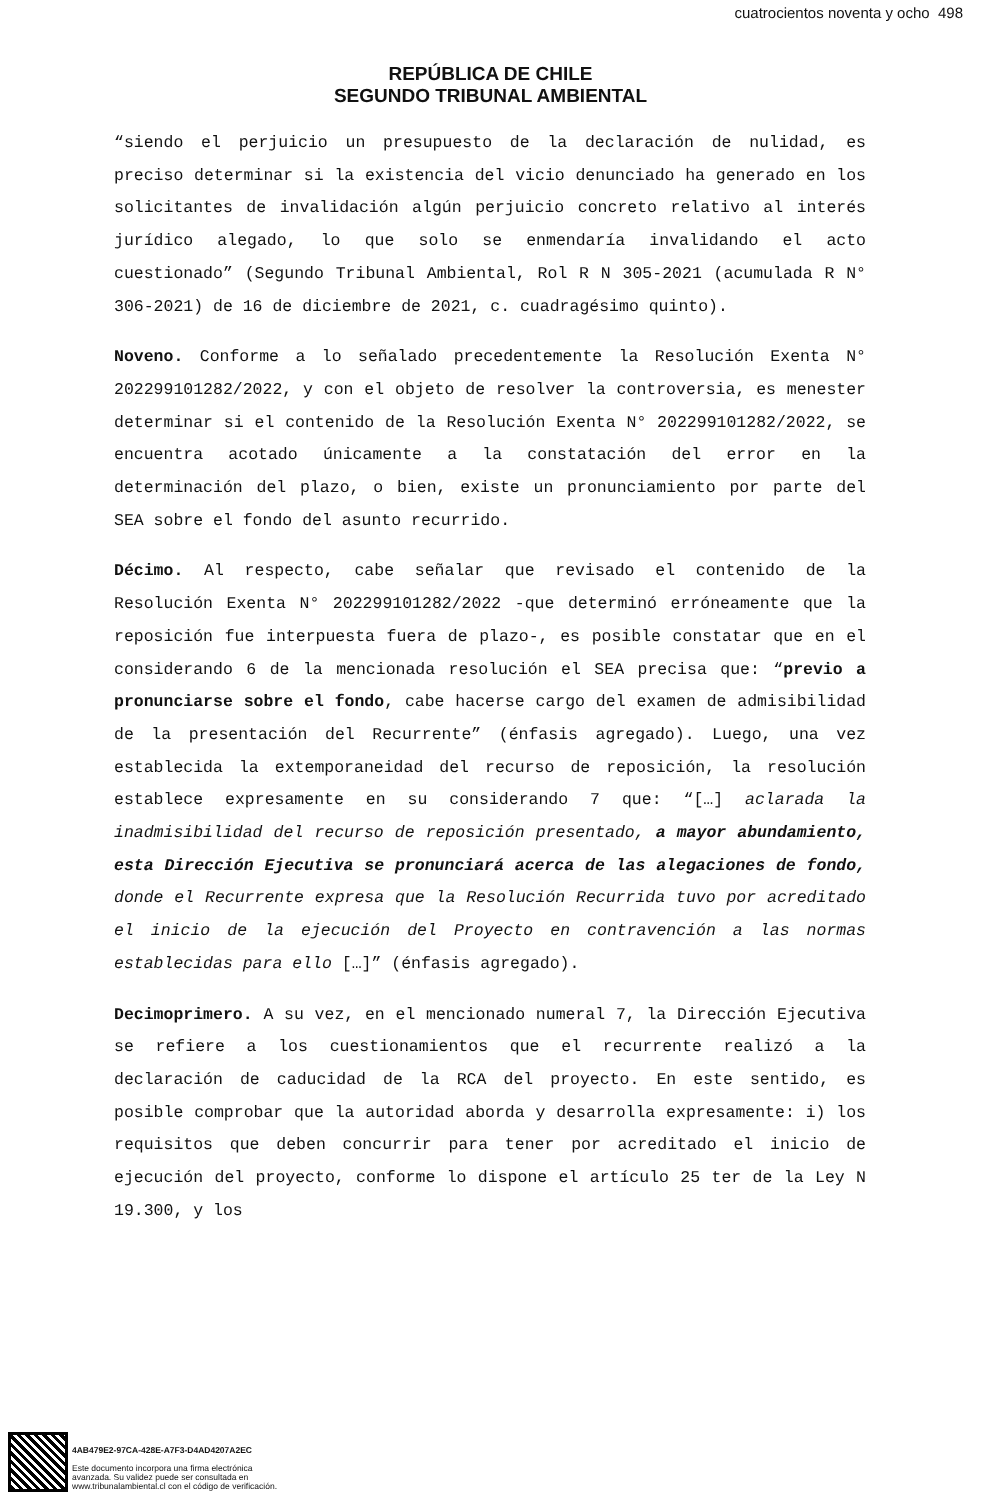cuatrocientos noventa y ocho 498
REPÚBLICA DE CHILE
SEGUNDO TRIBUNAL AMBIENTAL
“siendo el perjuicio un presupuesto de la declaración de nulidad, es preciso determinar si la existencia del vicio denunciado ha generado en los solicitantes de invalidación algún perjuicio concreto relativo al interés jurídico alegado, lo que solo se enmendaría invalidando el acto cuestionado” (Segundo Tribunal Ambiental, Rol R N 305-2021 (acumulada R N° 306-2021) de 16 de diciembre de 2021, c. cuadragésimo quinto).
Noveno. Conforme a lo señalado precedentemente la Resolución Exenta N° 202299101282/2022, y con el objeto de resolver la controversia, es menester determinar si el contenido de la Resolución Exenta N° 202299101282/2022, se encuentra acotado únicamente a la constatación del error en la determinación del plazo, o bien, existe un pronunciamiento por parte del SEA sobre el fondo del asunto recurrido.
Décimo. Al respecto, cabe señalar que revisado el contenido de la Resolución Exenta N° 202299101282/2022 -que determinó erróneamente que la reposición fue interpuesta fuera de plazo-, es posible constatar que en el considerando 6 de la mencionada resolución el SEA precisa que: “previo a pronunciarse sobre el fondo, cabe hacerse cargo del examen de admisibilidad de la presentación del Recurrente” (énfasis agregado). Luego, una vez establecida la extemporaneidad del recurso de reposición, la resolución establece expresamente en su considerando 7 que: “[…] aclarada la inadmisibilidad del recurso de reposición presentado, a mayor abundamiento, esta Dirección Ejecutiva se pronunciará acerca de las alegaciones de fondo, donde el Recurrente expresa que la Resolución Recurrida tuvo por acreditado el inicio de la ejecución del Proyecto en contravención a las normas establecidas para ello […]” (énfasis agregado).
Decimoprimero. A su vez, en el mencionado numeral 7, la Dirección Ejecutiva se refiere a los cuestionamientos que el recurrente realizó a la declaración de caducidad de la RCA del proyecto. En este sentido, es posible comprobar que la autoridad aborda y desarrolla expresamente: i) los requisitos que deben concurrir para tener por acreditado el inicio de ejecución del proyecto, conforme lo dispone el artículo 25 ter de la Ley N 19.300, y los
4AB479E2-97CA-428E-A7F3-D4AD4207A2EC
Este documento incorpora una firma electrónica
avanzada. Su validez puede ser consultada en
www.tribunalambiental.cl con el código de verificación.